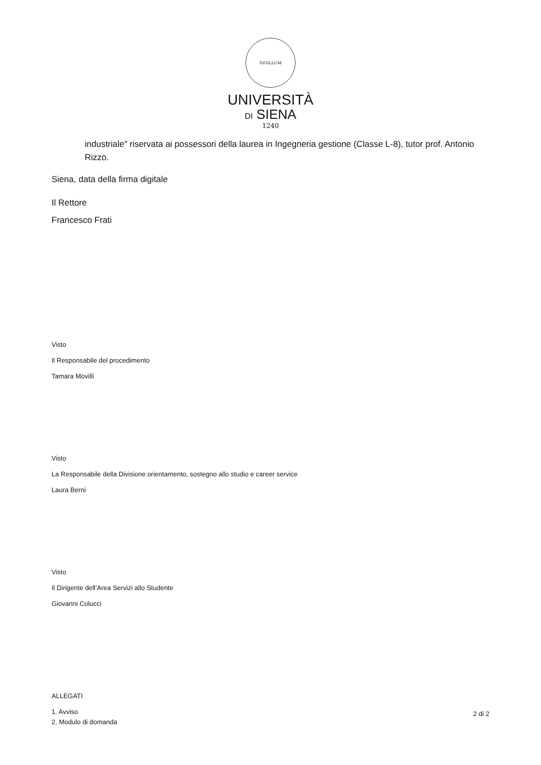SIGILLUM
UNIVERSITÀ
DI SIENA
1240
industriale″ riservata ai possessori della laurea in Ingegneria gestione (Classe L-8), tutor prof. Antonio Rizzo.
Siena, data della firma digitale
Il Rettore
Francesco Frati
Visto
Il Responsabile del procedimento
Tamara Movilli
Visto
La Responsabile della Divisione orientamento, sostegno allo studio e career service
Laura Berni
Visto
Il Dirigente dell’Area Servizi allo Studente
Giovanni Colucci
ALLEGATI
1. Avviso
2. Modulo di domanda
2 di 2